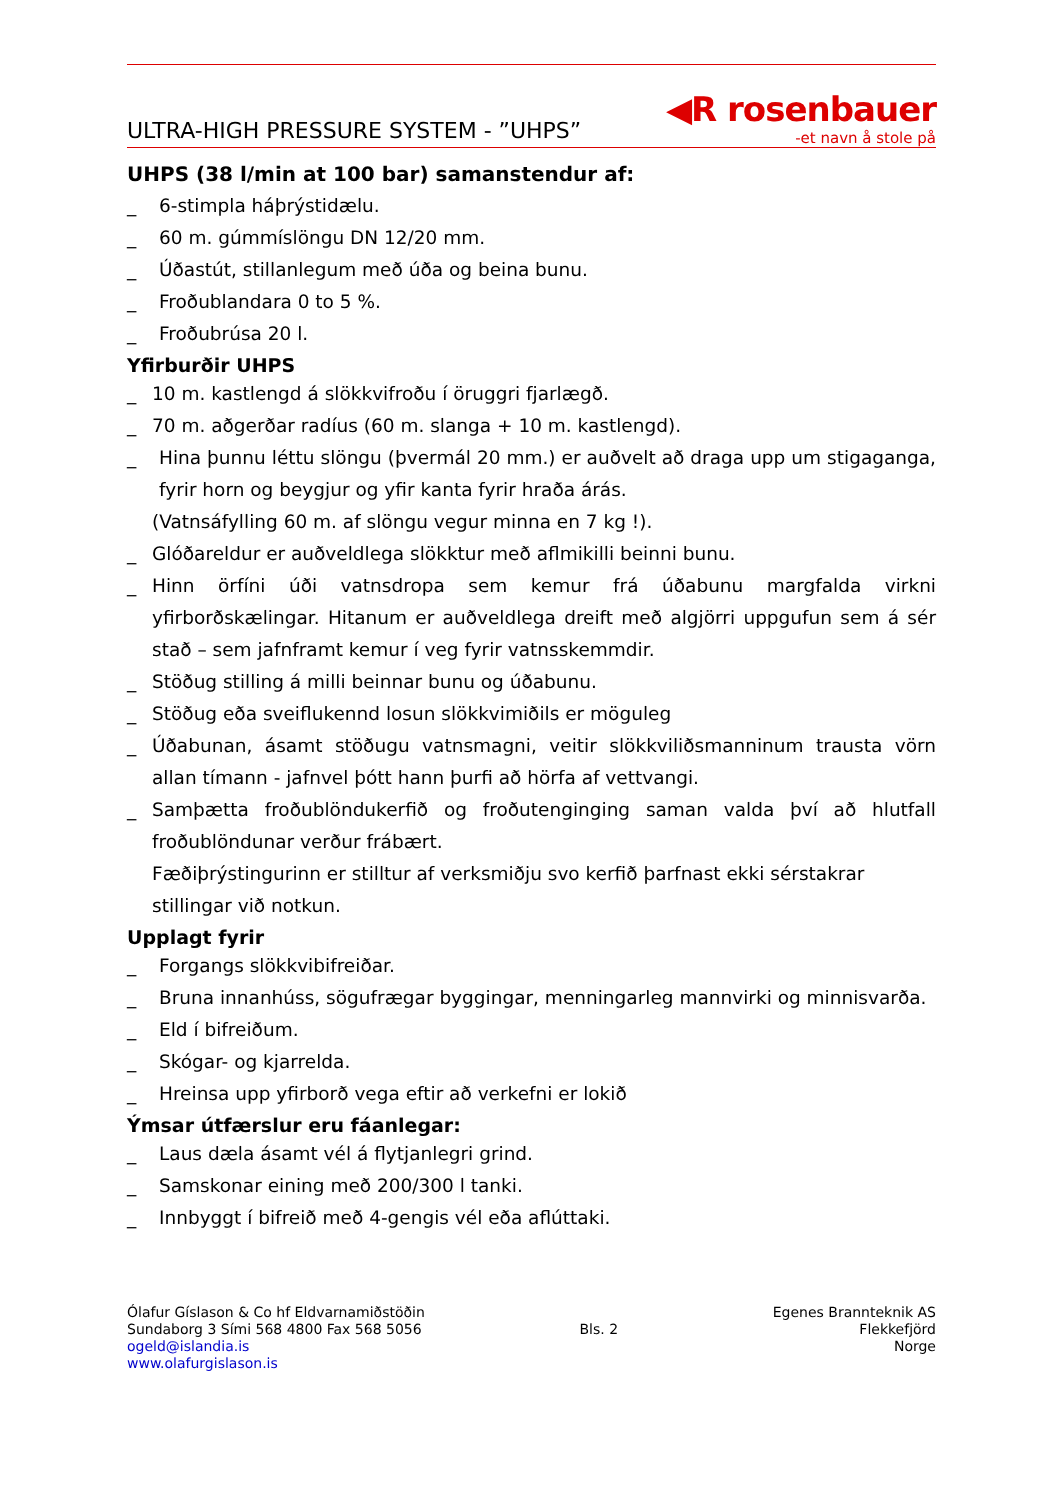ULTRA-HIGH PRESSURE SYSTEM - ”UHPS”
◀R rosenbauer
-et navn å stole på
UHPS (38 l/min at 100 bar) samanstendur af:
_ 6-stimpla háþrýstidælu.
_ 60 m. gúmmíslöngu DN 12/20 mm.
_ Úðastút, stillanlegum með úða og beina bunu.
_ Froðublandara 0 to 5 %.
_ Froðubrúsa 20 l.
Yfirburðir UHPS
_ 10 m. kastlengd á slökkvifroðu í öruggri fjarlægð.
_ 70 m. aðgerðar radíus (60 m. slanga + 10 m. kastlengd).
_ Hina þunnu léttu slöngu (þvermál 20 mm.) er auðvelt að draga upp um stigaganga, fyrir horn og beygjur og yfir kanta fyrir hraða árás.
(Vatnsáfylling 60 m. af slöngu vegur minna en 7 kg !).
_ Glóðareldur er auðveldlega slökktur með aflmikilli beinni bunu.
_ Hinn örfíni úði vatnsdropa sem kemur frá úðabunu margfalda virkni yfirborðskælingar. Hitanum er auðveldlega dreift með algjörri uppgufun sem á sér stað – sem jafnframt kemur í veg fyrir vatnsskemmdir.
_ Stöðug stilling á milli beinnar bunu og úðabunu.
_ Stöðug eða sveiflukennd losun slökkvimiðils er möguleg
_ Úðabunan, ásamt stöðugu vatnsmagni, veitir slökkviliðsmanninum trausta vörn allan tímann - jafnvel þótt hann þurfi að hörfa af vettvangi.
_ Samþætta froðublöndukerfið og froðutenginging saman valda því að hlutfall froðublöndunar verður frábært.
Fæðiþrýstingurinn er stilltur af verksmiðju svo kerfið þarfnast ekki sérstakrar stillingar við notkun.
Upplagt fyrir
_ Forgangs slökkvibifreiðar.
_ Bruna innanhúss, sögufrægar byggingar, menningarleg mannvirki og minnisvarða.
_ Eld í bifreiðum.
_ Skógar- og kjarrelda.
_ Hreinsa upp yfirborð vega eftir að verkefni er lokið
Ýmsar útfærslur eru fáanlegar:
_ Laus dæla ásamt vél á flytjanlegri grind.
_ Samskonar eining með 200/300 l tanki.
_ Innbyggt í bifreið með 4-gengis vél eða aflúttaki.
Ólafur Gíslason & Co hf Eldvarnamiðstöðin
Sundaborg 3 Sími 568 4800 Fax 568 5056
ogeld@islandia.is
www.olafurgislason.is
Bls. 2 Egenes Brannteknik AS
Flekkefjörd
Norge